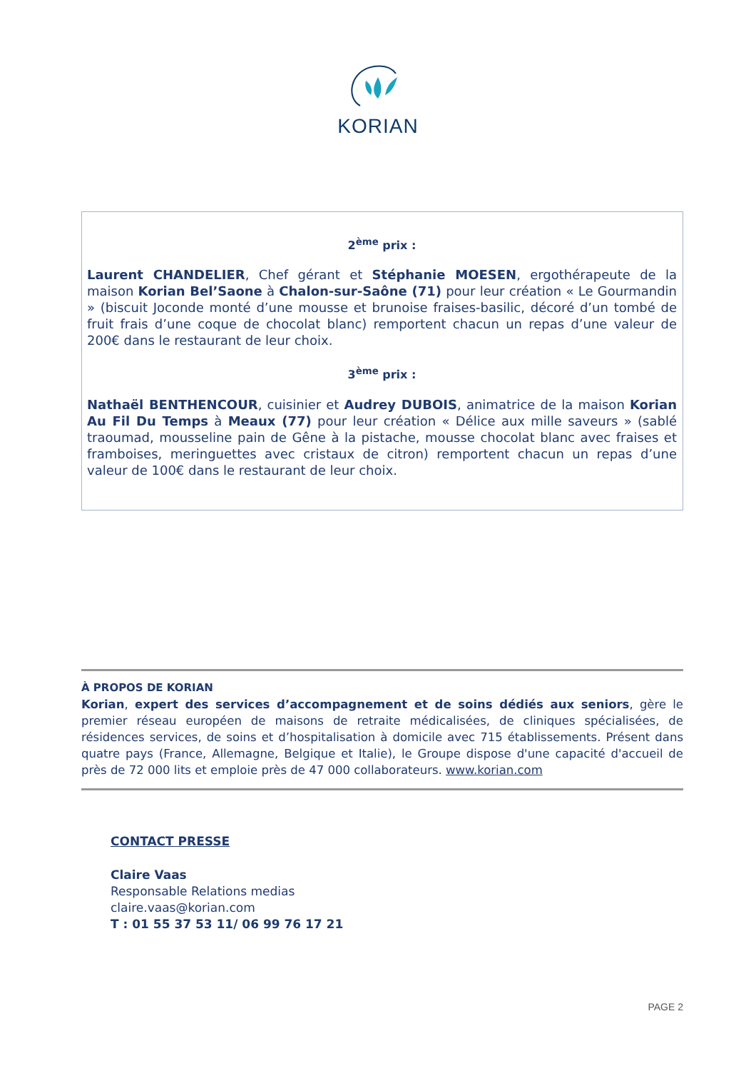KORIAN
2<sup>ème</sup> prix :
Laurent CHANDELIER, Chef gérant et Stéphanie MOESEN, ergothérapeute de la maison Korian Bel’Saone à Chalon-sur-Saône (71) pour leur création « Le Gourmandin » (biscuit Joconde monté d’une mousse et brunoise fraises-basilic, décoré d’un tombé de fruit frais d’une coque de chocolat blanc) remportent chacun un repas d’une valeur de 200€ dans le restaurant de leur choix.
3<sup>ème</sup> prix :
Nathaël BENTHENCOUR, cuisinier et Audrey DUBOIS, animatrice de la maison Korian Au Fil Du Temps à Meaux (77) pour leur création « Délice aux mille saveurs » (sablé traoumad, mousseline pain de Gêne à la pistache, mousse chocolat blanc avec fraises et framboises, meringuettes avec cristaux de citron) remportent chacun un repas d’une valeur de 100€ dans le restaurant de leur choix.
À PROPOS DE KORIAN
Korian, expert des services d’accompagnement et de soins dédiés aux seniors, gère le premier réseau européen de maisons de retraite médicalisées, de cliniques spécialisées, de résidences services, de soins et d’hospitalisation à domicile avec 715 établissements. Présent dans quatre pays (France, Allemagne, Belgique et Italie), le Groupe dispose d'une capacité d'accueil de près de 72 000 lits et emploie près de 47 000 collaborateurs. www.korian.com
CONTACT PRESSE
Claire Vaas
Responsable Relations medias
claire.vaas@korian.com
T : 01 55 37 53 11/ 06 99 76 17 21
PAGE 2